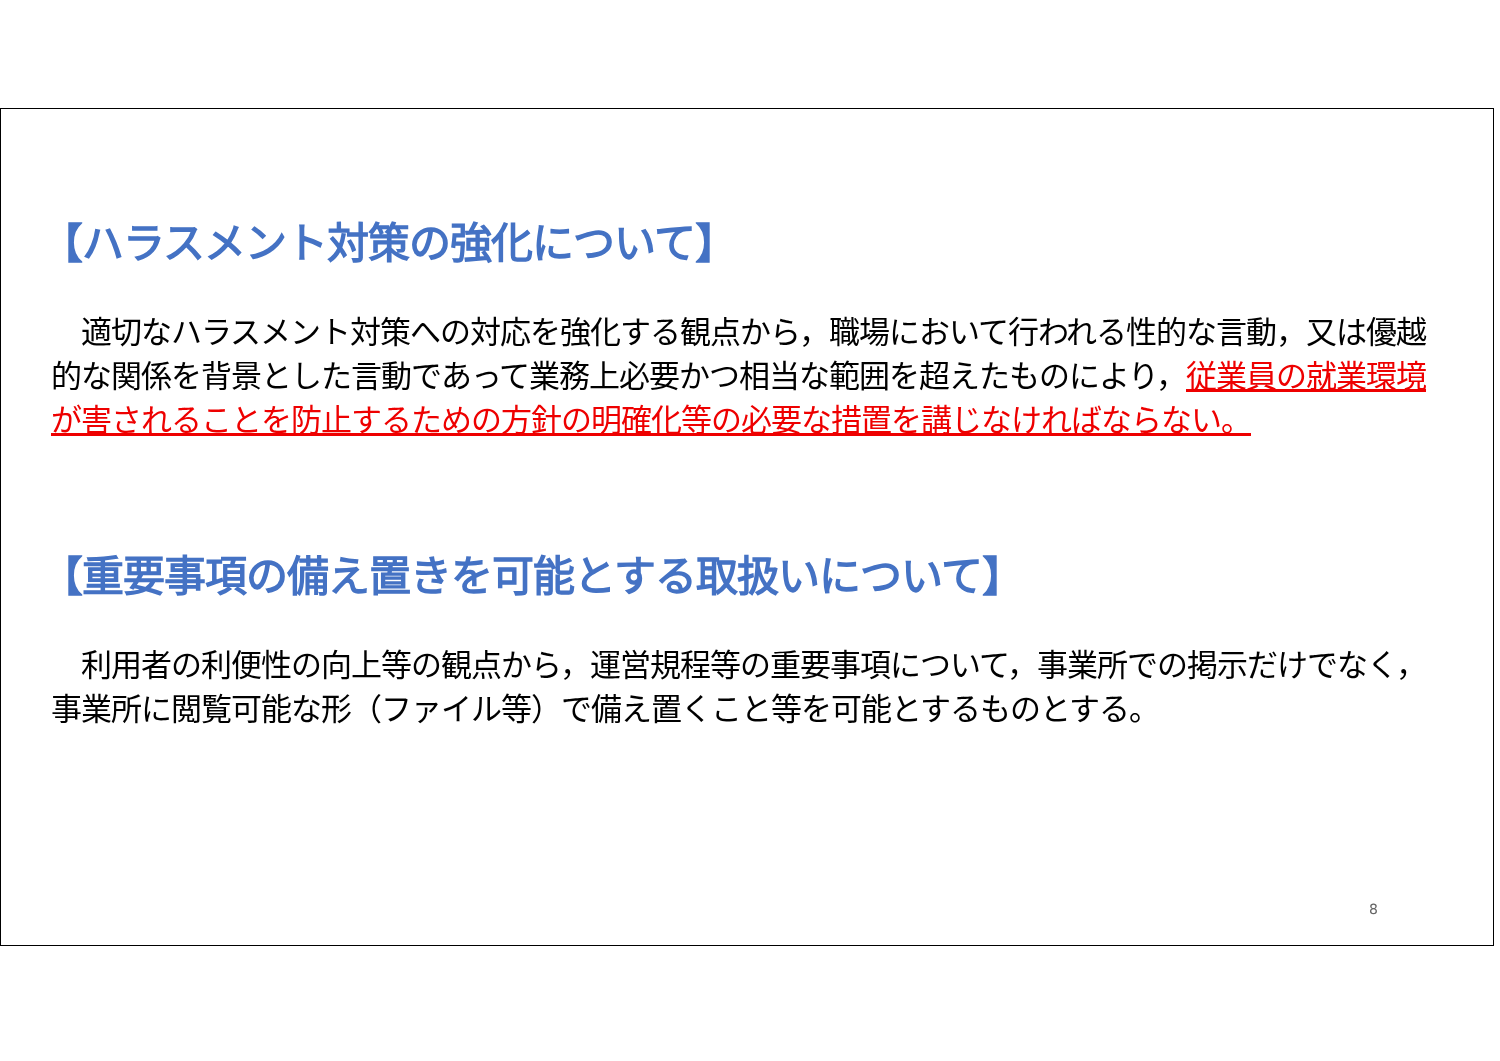【ハラスメント対策の強化について】
　適切なハラスメント対策への対応を強化する観点から，職場において行われる性的な言動，又は優越的な関係を背景とした言動であって業務上必要かつ相当な範囲を超えたものにより，従業員の就業環境が害されることを防止するための方針の明確化等の必要な措置を講じなければならない。
【重要事項の備え置きを可能とする取扱いについて】
　利用者の利便性の向上等の観点から，運営規程等の重要事項について，事業所での掲示だけでなく，事業所に閲覧可能な形（ファイル等）で備え置くこと等を可能とするものとする。
8